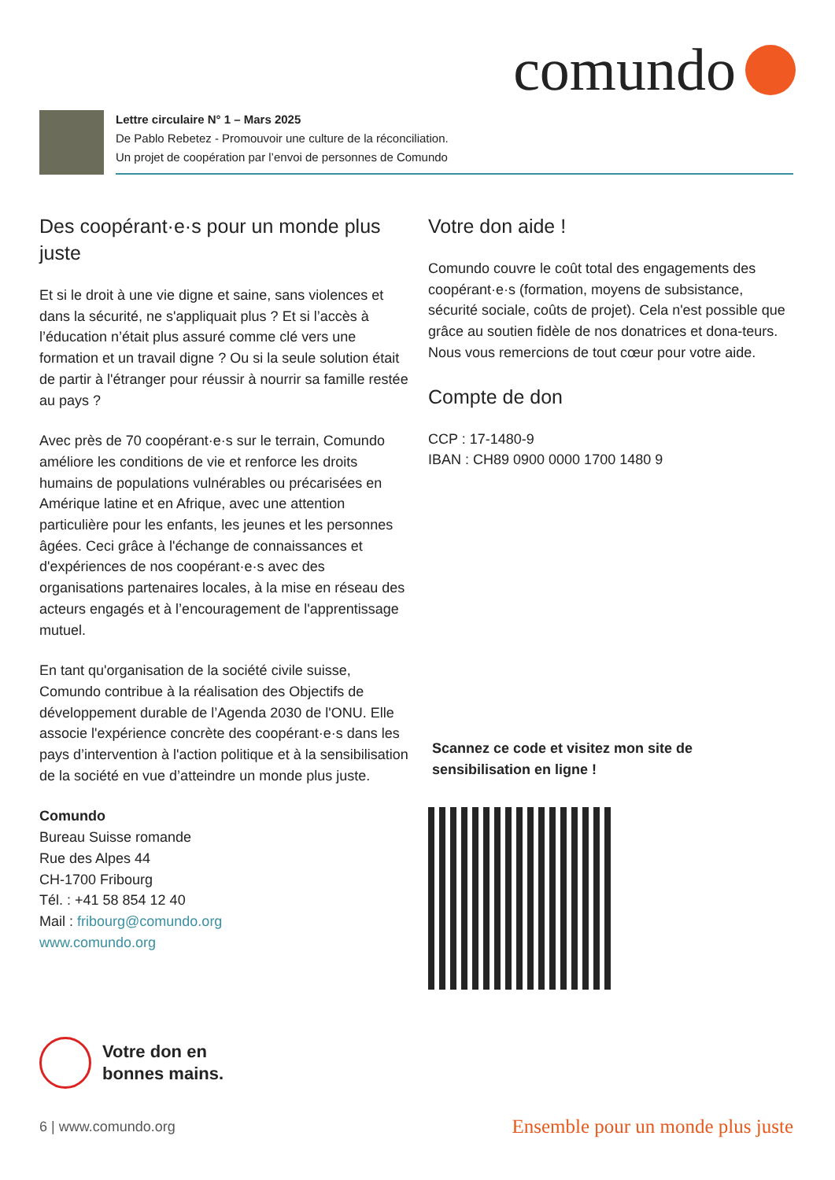comundo
Lettre circulaire N° 1 – Mars 2025
De Pablo Rebetez - Promouvoir une culture de la réconciliation.
Un projet de coopération par l’envoi de personnes de Comundo
Des coopérant·e·s pour un monde plus juste
Et si le droit à une vie digne et saine, sans violences et dans la sécurité, ne s'appliquait plus ? Et si l’accès à l’éducation n’était plus assuré comme clé vers une formation et un travail digne ? Ou si la seule solution était de partir à l'étranger pour réussir à nourrir sa famille restée au pays ?
Avec près de 70 coopérant·e·s sur le terrain, Comundo améliore les conditions de vie et renforce les droits humains de populations vulnérables ou précarisées en Amérique latine et en Afrique, avec une attention particulière pour les enfants, les jeunes et les personnes âgées. Ceci grâce à l'échange de connaissances et d'expériences de nos coopérant·e·s avec des organisations partenaires locales, à la mise en réseau des acteurs engagés et à l’encouragement de l'apprentissage mutuel.
En tant qu'organisation de la société civile suisse, Comundo contribue à la réalisation des Objectifs de développement durable de l’Agenda 2030 de l'ONU. Elle associe l'expérience concrète des coopérant·e·s dans les pays d’intervention à l'action politique et à la sensibilisation de la société en vue d’atteindre un monde plus juste.
Comundo
Bureau Suisse romande
Rue des Alpes 44
CH-1700 Fribourg
Tél. : +41 58 854 12 40
Mail : fribourg@comundo.org
www.comundo.org
Votre don aide !
Comundo couvre le coût total des engagements des coopérant·e·s (formation, moyens de subsistance, sécurité sociale, coûts de projet). Cela n'est possible que grâce au soutien fidèle de nos donatrices et dona-teurs. Nous vous remercions de tout cœur pour votre aide.
Compte de don
CCP : 17-1480-9
IBAN : CH89 0900 0000 1700 1480 9
Scannez ce code et visitez mon site de sensibilisation en ligne !
Votre don en
bonnes mains.
6 | www.comundo.org Ensemble pour un monde plus juste